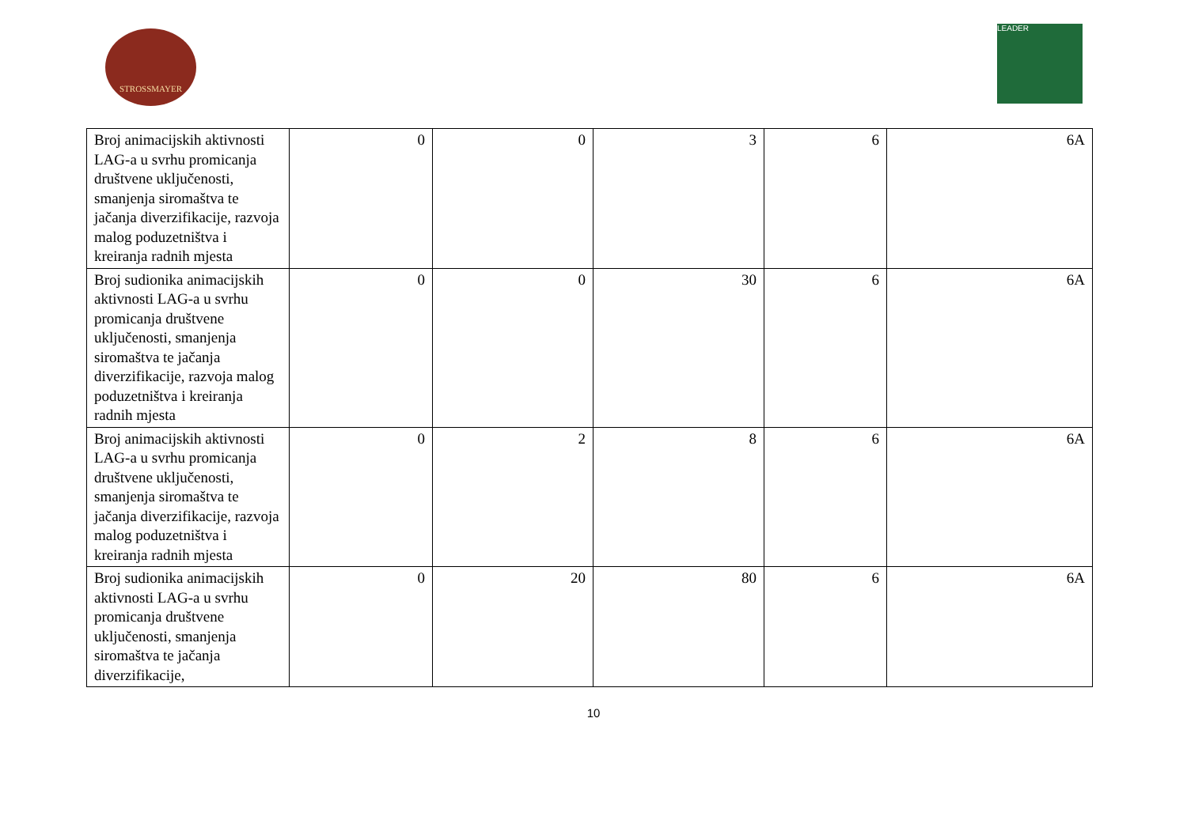STROSSMAYER
LEADER
| Broj animacijskih aktivnosti LAG-a u svrhu promicanja društvene uključenosti, smanjenja siromaštva te jačanja diverzifikacije, razvoja malog poduzetništva i kreiranja radnih mjesta | 0 | 0 | 3 | 6 | 6A |
| Broj sudionika animacijskih aktivnosti LAG-a u svrhu promicanja društvene uključenosti, smanjenja siromaštva te jačanja diverzifikacije, razvoja malog poduzetništva i kreiranja radnih mjesta | 0 | 0 | 30 | 6 | 6A |
| Broj animacijskih aktivnosti LAG-a u svrhu promicanja društvene uključenosti, smanjenja siromaštva te jačanja diverzifikacije, razvoja malog poduzetništva i kreiranja radnih mjesta | 0 | 2 | 8 | 6 | 6A |
| Broj sudionika animacijskih aktivnosti LAG-a u svrhu promicanja društvene uključenosti, smanjenja siromaštva te jačanja diverzifikacije, | 0 | 20 | 80 | 6 | 6A |
10